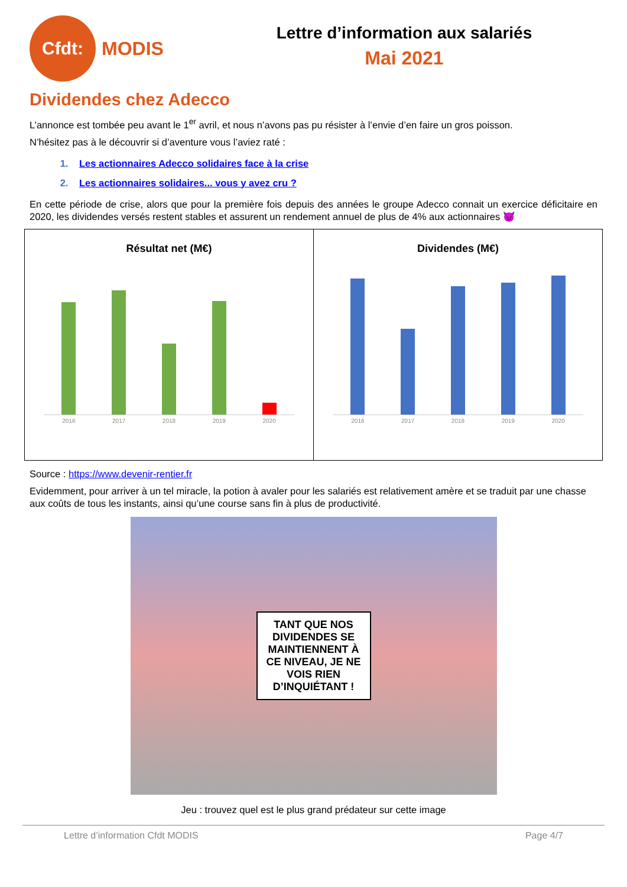Cfdt:
MODIS
Lettre d’information aux salariés
Mai 2021
Dividendes chez Adecco
L’annonce est tombée peu avant le 1<sup>er</sup> avril, et nous n’avons pas pu résister à l’envie d’en faire un gros poisson.
N’hésitez pas à le découvrir si d’aventure vous l’aviez raté :
1. Les actionnaires Adecco solidaires face à la crise
2. Les actionnaires solidaires... vous y avez cru ?
En cette période de crise, alors que pour la première fois depuis des années le groupe Adecco connait un exercice déficitaire en 2020, les dividendes versés restent stables et assurent un rendement annuel de plus de 4% aux actionnaires 😈
Résultat net (M€)
2016 2017 2018 2019 2020
Dividendes (M€)
2016 2017 2018 2019 2020
Source : https://www.devenir-rentier.fr
Evidemment, pour arriver à un tel miracle, la potion à avaler pour les salariés est relativement amère et se traduit par une chasse aux coûts de tous les instants, ainsi qu’une course sans fin à plus de productivité.
TANT QUE NOS DIVIDENDES SE MAINTIENNENT À CE NIVEAU, JE NE VOIS RIEN D’INQUIÉTANT !
Jeu : trouvez quel est le plus grand prédateur sur cette image
Lettre d’information Cfdt MODIS Page 4/7